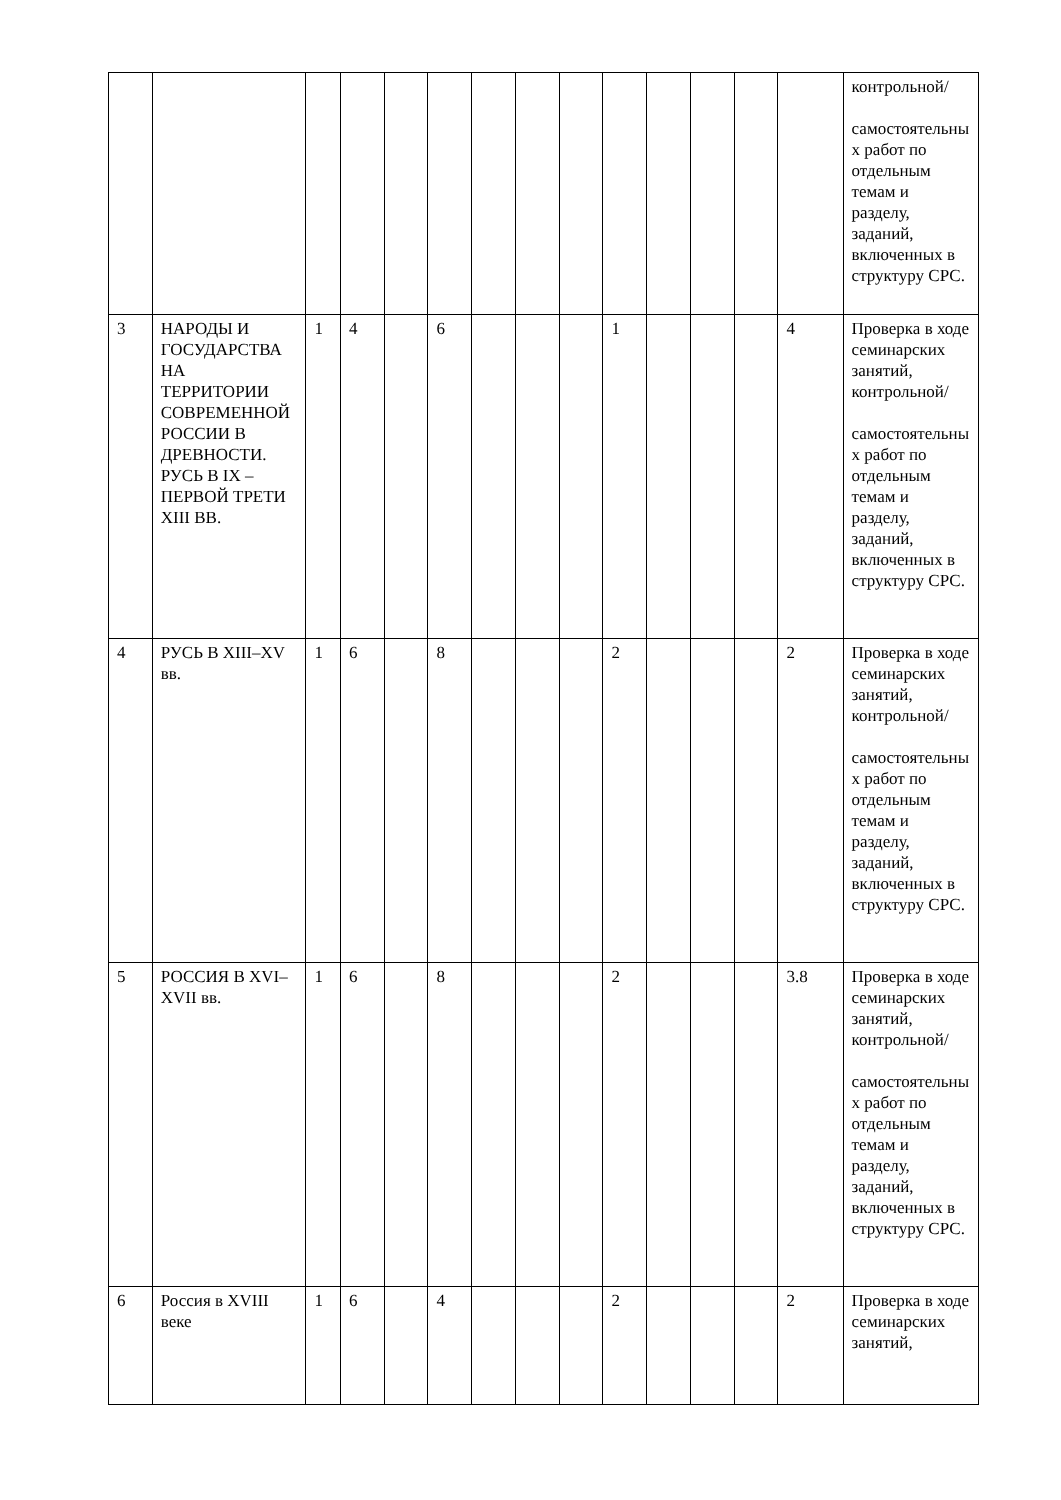| | | | | | | | | | | | | | | контрольной/ самостоятельных работ по отдельным темам и разделу, заданий, включенных в структуру СРС. |
| 3 | НАРОДЫ И ГОСУДАРСТВА НА ТЕРРИТОРИИ СОВРЕМЕННОЙ РОССИИ В ДРЕВНОСТИ. РУСЬ В IX – ПЕРВОЙ ТРЕТИ XIII ВВ. | 1 | 4 | | 6 | | | | 1 | | | | 4 | Проверка в ходе семинарских занятий, контрольной/ самостоятельных работ по отдельным темам и разделу, заданий, включенных в структуру СРС. |
| 4 | РУСЬ В XIII–XV вв. | 1 | 6 | | 8 | | | | 2 | | | | 2 | Проверка в ходе семинарских занятий, контрольной/ самостоятельных работ по отдельным темам и разделу, заданий, включенных в структуру СРС. |
| 5 | РОССИЯ В XVI–XVII вв. | 1 | 6 | | 8 | | | | 2 | | | | 3.8 | Проверка в ходе семинарских занятий, контрольной/ самостоятельных работ по отдельным темам и разделу, заданий, включенных в структуру СРС. |
| 6 | Россия в XVIII веке | 1 | 6 | | 4 | | | | 2 | | | | 2 | Проверка в ходе семинарских занятий, |